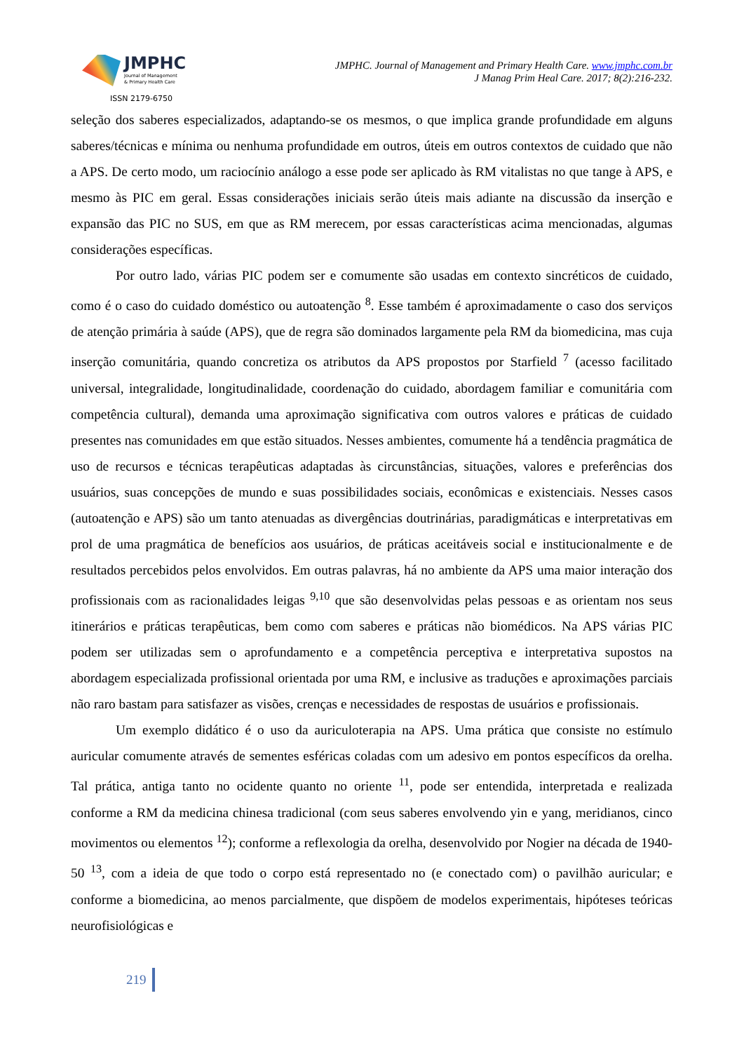JMPHC
Journal of Management
& Primary Health Care
ISSN 2179-6750
JMPHC. Journal of Management and Primary Health Care. www.jmphc.com.br
J Manag Prim Heal Care. 2017; 8(2):216-232.
seleção dos saberes especializados, adaptando-se os mesmos, o que implica grande profundidade em alguns saberes/técnicas e mínima ou nenhuma profundidade em outros, úteis em outros contextos de cuidado que não a APS. De certo modo, um raciocínio análogo a esse pode ser aplicado às RM vitalistas no que tange à APS, e mesmo às PIC em geral. Essas considerações iniciais serão úteis mais adiante na discussão da inserção e expansão das PIC no SUS, em que as RM merecem, por essas características acima mencionadas, algumas considerações específicas.
Por outro lado, várias PIC podem ser e comumente são usadas em contexto sincréticos de cuidado, como é o caso do cuidado doméstico ou autoatenção <sup>8</sup>. Esse também é aproximadamente o caso dos serviços de atenção primária à saúde (APS), que de regra são dominados largamente pela RM da biomedicina, mas cuja inserção comunitária, quando concretiza os atributos da APS propostos por Starfield <sup>7</sup> (acesso facilitado universal, integralidade, longitudinalidade, coordenação do cuidado, abordagem familiar e comunitária com competência cultural), demanda uma aproximação significativa com outros valores e práticas de cuidado presentes nas comunidades em que estão situados. Nesses ambientes, comumente há a tendência pragmática de uso de recursos e técnicas terapêuticas adaptadas às circunstâncias, situações, valores e preferências dos usuários, suas concepções de mundo e suas possibilidades sociais, econômicas e existenciais. Nesses casos (autoatenção e APS) são um tanto atenuadas as divergências doutrinárias, paradigmáticas e interpretativas em prol de uma pragmática de benefícios aos usuários, de práticas aceitáveis social e institucionalmente e de resultados percebidos pelos envolvidos. Em outras palavras, há no ambiente da APS uma maior interação dos profissionais com as racionalidades leigas <sup>9,10</sup> que são desenvolvidas pelas pessoas e as orientam nos seus itinerários e práticas terapêuticas, bem como com saberes e práticas não biomédicos. Na APS várias PIC podem ser utilizadas sem o aprofundamento e a competência perceptiva e interpretativa supostos na abordagem especializada profissional orientada por uma RM, e inclusive as traduções e aproximações parciais não raro bastam para satisfazer as visões, crenças e necessidades de respostas de usuários e profissionais.
Um exemplo didático é o uso da auriculoterapia na APS. Uma prática que consiste no estímulo auricular comumente através de sementes esféricas coladas com um adesivo em pontos específicos da orelha. Tal prática, antiga tanto no ocidente quanto no oriente <sup>11</sup>, pode ser entendida, interpretada e realizada conforme a RM da medicina chinesa tradicional (com seus saberes envolvendo yin e yang, meridianos, cinco movimentos ou elementos <sup>12</sup>); conforme a reflexologia da orelha, desenvolvido por Nogier na década de 1940-50 <sup>13</sup>, com a ideia de que todo o corpo está representado no (e conectado com) o pavilhão auricular; e conforme a biomedicina, ao menos parcialmente, que dispõem de modelos experimentais, hipóteses teóricas neurofisiológicas e
219